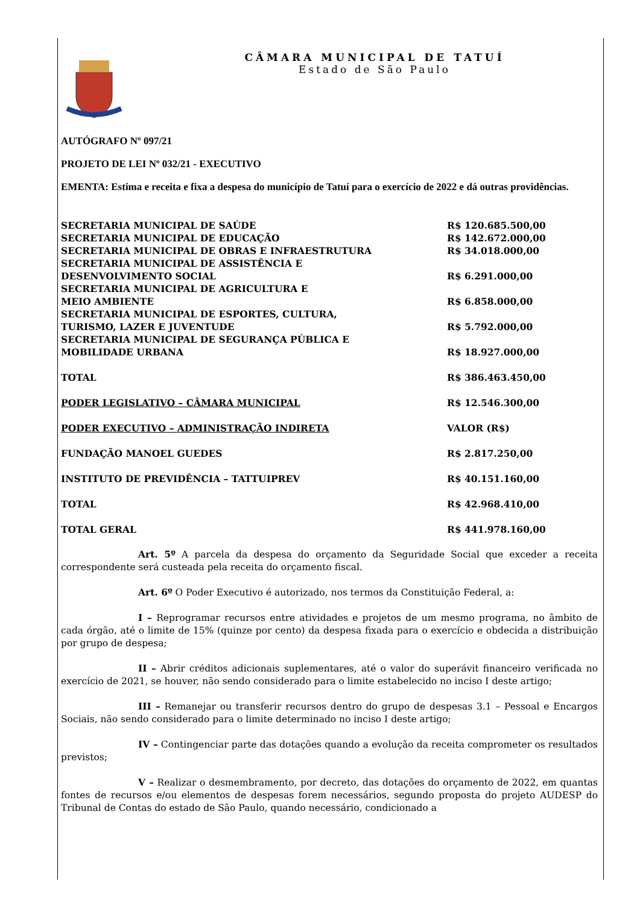CÂMARA MUNICIPAL DE TATUÍ
Estado de São Paulo
AUTÓGRAFO Nº 097/21
PROJETO DE LEI Nº 032/21 - EXECUTIVO
EMENTA: Estima e receita e fixa a despesa do município de Tatuí para o exercício de 2022 e dá outras providências.
| SECRETARIA MUNICIPAL DE SAÚDE | R$ 120.685.500,00 |
| SECRETARIA MUNICIPAL DE EDUCAÇÃO | R$ 142.672.000,00 |
| SECRETARIA MUNICIPAL DE OBRAS E INFRAESTRUTURA | R$ 34.018.000,00 |
| SECRETARIA MUNICIPAL DE ASSISTÊNCIA E DESENVOLVIMENTO SOCIAL | R$ 6.291.000,00 |
| SECRETARIA MUNICIPAL DE AGRICULTURA E MEIO AMBIENTE | R$ 6.858.000,00 |
| SECRETARIA MUNICIPAL DE ESPORTES, CULTURA, TURISMO, LAZER E JUVENTUDE | R$ 5.792.000,00 |
| SECRETARIA MUNICIPAL DE SEGURANÇA PÚBLICA E MOBILIDADE URBANA | R$ 18.927.000,00 |
| TOTAL | R$ 386.463.450,00 |
| PODER LEGISLATIVO – CÂMARA MUNICIPAL | R$ 12.546.300,00 |
| PODER EXECUTIVO – ADMINISTRAÇÃO INDIRETA | VALOR (R$) |
| FUNDAÇÃO MANOEL GUEDES | R$ 2.817.250,00 |
| INSTITUTO DE PREVIDÊNCIA – TATTUIPREV | R$ 40.151.160,00 |
| TOTAL | R$ 42.968.410,00 |
| TOTAL GERAL | R$ 441.978.160,00 |
Art. 5º A parcela da despesa do orçamento da Seguridade Social que exceder a receita correspondente será custeada pela receita do orçamento fiscal.
Art. 6º O Poder Executivo é autorizado, nos termos da Constituição Federal, a:
I – Reprogramar recursos entre atividades e projetos de um mesmo programa, no âmbito de cada órgão, até o limite de 15% (quinze por cento) da despesa fixada para o exercício e obdecida a distribuição por grupo de despesa;
II – Abrir créditos adicionais suplementares, até o valor do superávit financeiro verificada no exercício de 2021, se houver, não sendo considerado para o limite estabelecido no inciso I deste artigo;
III – Remanejar ou transferir recursos dentro do grupo de despesas 3.1 – Pessoal e Encargos Sociais, não sendo considerado para o limite determinado no inciso I deste artigo;
IV – Contingenciar parte das dotações quando a evolução da receita comprometer os resultados previstos;
V – Realizar o desmembramento, por decreto, das dotações do orçamento de 2022, em quantas fontes de recursos e/ou elementos de despesas forem necessários, segundo proposta do projeto AUDESP do Tribunal de Contas do estado de São Paulo, quando necessário, condicionado a